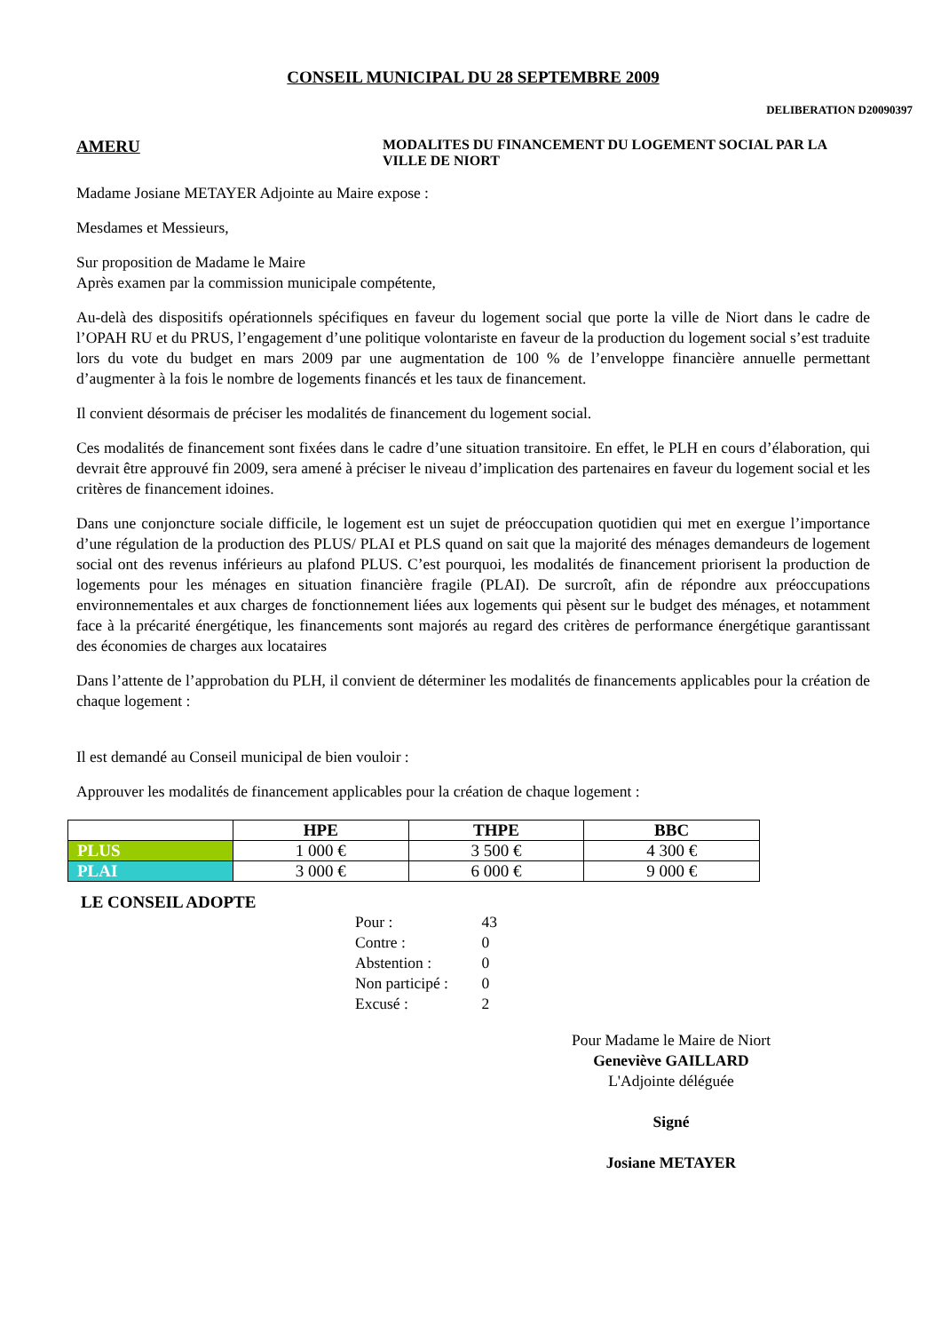CONSEIL MUNICIPAL DU 28 SEPTEMBRE 2009
DELIBERATION D20090397
AMERU
MODALITES DU FINANCEMENT DU LOGEMENT SOCIAL PAR LA
VILLE DE NIORT
Madame Josiane METAYER Adjointe au Maire expose :
Mesdames et Messieurs,
Sur proposition de Madame le Maire
Après examen par la commission municipale compétente,
Au-delà des dispositifs opérationnels spécifiques en faveur du logement social que porte la ville de Niort dans le cadre de l’OPAH RU et du PRUS, l’engagement d’une politique volontariste en faveur de la production du logement social s’est traduite lors du vote du budget en mars 2009 par une augmentation de 100 % de l’enveloppe financière annuelle permettant d’augmenter à la fois le nombre de logements financés et les taux de financement.
Il convient désormais de préciser les modalités de financement du logement social.
Ces modalités de financement sont fixées dans le cadre d’une situation transitoire. En effet, le PLH en cours d’élaboration, qui devrait être approuvé fin 2009, sera amené à préciser le niveau d’implication des partenaires en faveur du logement social et les critères de financement idoines.
Dans une conjoncture sociale difficile, le logement est un sujet de préoccupation quotidien qui met en exergue l’importance d’une régulation de la production des PLUS/ PLAI et PLS quand on sait que la majorité des ménages demandeurs de logement social ont des revenus inférieurs au plafond PLUS. C’est pourquoi, les modalités de financement priorisent la production de logements pour les ménages en situation financière fragile (PLAI). De surcroît, afin de répondre aux préoccupations environnementales et aux charges de fonctionnement liées aux logements qui pèsent sur le budget des ménages, et notamment face à la précarité énergétique, les financements sont majorés au regard des critères de performance énergétique garantissant des économies de charges aux locataires
Dans l’attente de l’approbation du PLH, il convient de déterminer les modalités de financements applicables pour la création de chaque logement :
Il est demandé au Conseil municipal de bien vouloir :
Approuver les modalités de financement applicables pour la création de chaque logement :
| | HPE | THPE | BBC |
| --- | --- | --- | --- |
| PLUS | 1 000 € | 3 500 € | 4 300 € |
| PLAI | 3 000 € | 6 000 € | 9 000 € |
LE CONSEIL ADOPTE
Pour : 43
Contre : 0
Abstention : 0
Non participé : 0
Excusé : 2
Pour Madame le Maire de Niort
Geneviève GAILLARD
L'Adjointe déléguée
Signé
Josiane METAYER